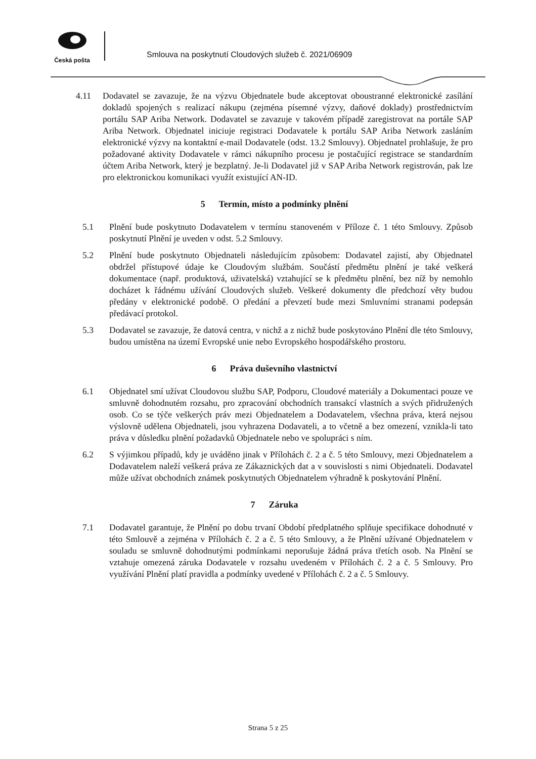Česká pošta
Smlouva na poskytnutí Cloudových služeb č. 2021/06909
4.11 Dodavatel se zavazuje, že na výzvu Objednatele bude akceptovat oboustranné elektronické zasílání dokladů spojených s realizací nákupu (zejména písemné výzvy, daňové doklady) prostřednictvím portálu SAP Ariba Network. Dodavatel se zavazuje v takovém případě zaregistrovat na portále SAP Ariba Network. Objednatel iniciuje registraci Dodavatele k portálu SAP Ariba Network zasláním elektronické výzvy na kontaktní e-mail Dodavatele (odst. 13.2 Smlouvy). Objednatel prohlašuje, že pro požadované aktivity Dodavatele v rámci nákupního procesu je postačující registrace se standardním účtem Ariba Network, který je bezplatný. Je-li Dodavatel již v SAP Ariba Network registrován, pak lze pro elektronickou komunikaci využít existující AN-ID.
5 Termín, místo a podmínky plnění
5.1 Plnění bude poskytnuto Dodavatelem v termínu stanoveném v Příloze č. 1 této Smlouvy. Způsob poskytnutí Plnění je uveden v odst. 5.2 Smlouvy.
5.2 Plnění bude poskytnuto Objednateli následujícím způsobem: Dodavatel zajistí, aby Objednatel obdržel přístupové údaje ke Cloudovým službám. Součástí předmětu plnění je také veškerá dokumentace (např. produktová, uživatelská) vztahující se k předmětu plnění, bez níž by nemohlo docházet k řádnému užívání Cloudových služeb. Veškeré dokumenty dle předchozí věty budou předány v elektronické podobě. O předání a převzetí bude mezi Smluvními stranami podepsán předávací protokol.
5.3 Dodavatel se zavazuje, že datová centra, v nichž a z nichž bude poskytováno Plnění dle této Smlouvy, budou umístěna na území Evropské unie nebo Evropského hospodářského prostoru.
6 Práva duševního vlastnictví
6.1 Objednatel smí užívat Cloudovou službu SAP, Podporu, Cloudové materiály a Dokumentaci pouze ve smluvně dohodnutém rozsahu, pro zpracování obchodních transakcí vlastních a svých přidružených osob. Co se týče veškerých práv mezi Objednatelem a Dodavatelem, všechna práva, která nejsou výslovně udělena Objednateli, jsou vyhrazena Dodavateli, a to včetně a bez omezení, vznikla-li tato práva v důsledku plnění požadavků Objednatele nebo ve spolupráci s ním.
6.2 S výjimkou případů, kdy je uváděno jinak v Přílohách č. 2 a č. 5 této Smlouvy, mezi Objednatelem a Dodavatelem naleží veškerá práva ze Zákaznických dat a v souvislosti s nimi Objednateli. Dodavatel může užívat obchodních známek poskytnutých Objednatelem výhradně k poskytování Plnění.
7 Záruka
7.1 Dodavatel garantuje, že Plnění po dobu trvaní Období předplatného splňuje specifikace dohodnuté v této Smlouvě a zejména v Přílohách č. 2 a č. 5 této Smlouvy, a že Plnění užívané Objednatelem v souladu se smluvně dohodnutými podmínkami neporušuje žádná práva třetích osob. Na Plnění se vztahuje omezená záruka Dodavatele v rozsahu uvedeném v Přílohách č. 2 a č. 5 Smlouvy. Pro využívání Plnění platí pravidla a podmínky uvedené v Přílohách č. 2 a č. 5 Smlouvy.
Strana 5 z 25